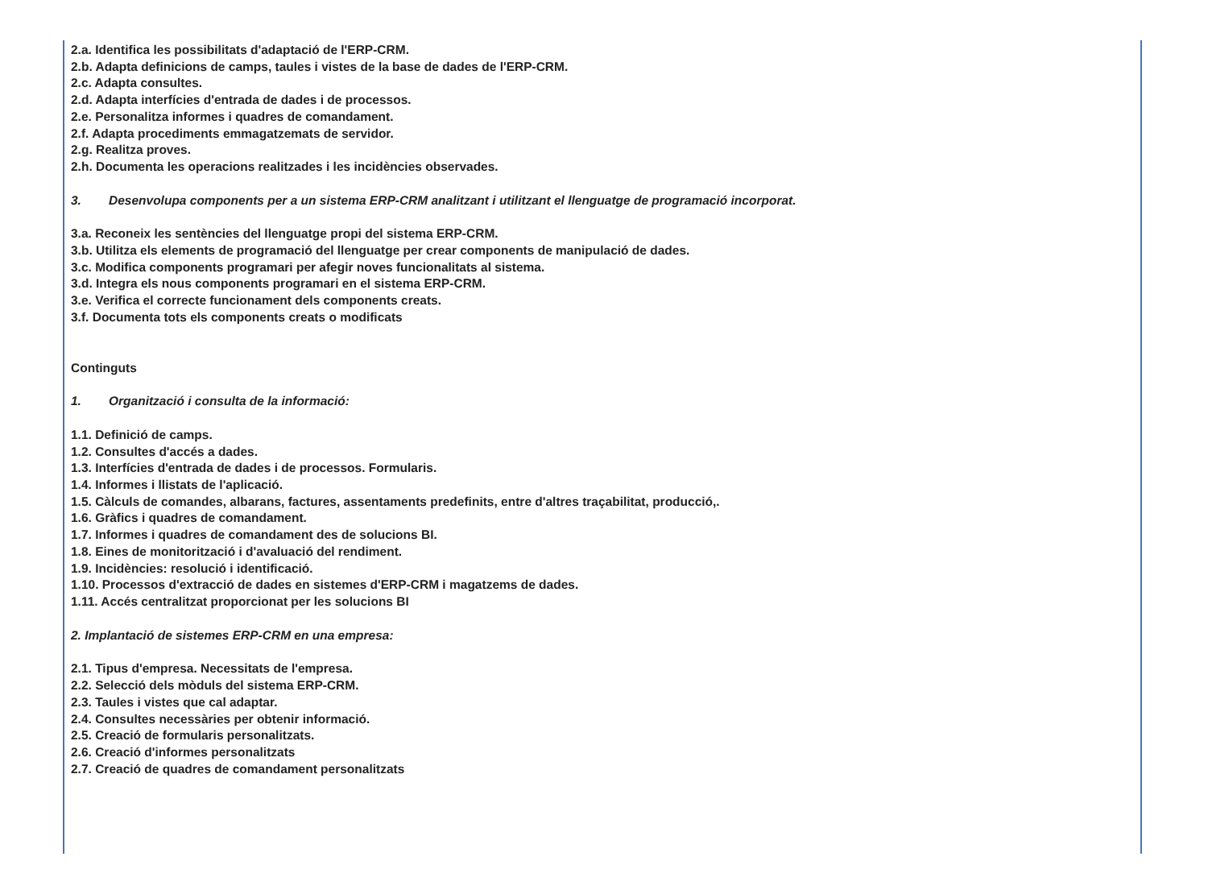2.a. Identifica les possibilitats d'adaptació de l'ERP-CRM.
2.b. Adapta definicions de camps, taules i vistes de la base de dades de l'ERP-CRM.
2.c. Adapta consultes.
2.d. Adapta interfícies d'entrada de dades i de processos.
2.e. Personalitza informes i quadres de comandament.
2.f. Adapta procediments emmagatzemats de servidor.
2.g. Realitza proves.
2.h. Documenta les operacions realitzades i les incidències observades.
3. Desenvolupa components per a un sistema ERP-CRM analitzant i utilitzant el llenguatge de programació incorporat.
3.a. Reconeix les sentències del llenguatge propi del sistema ERP-CRM.
3.b. Utilitza els elements de programació del llenguatge per crear components de manipulació de dades.
3.c. Modifica components programari per afegir noves funcionalitats al sistema.
3.d. Integra els nous components programari en el sistema ERP-CRM.
3.e. Verifica el correcte funcionament dels components creats.
3.f. Documenta tots els components creats o modificats
Continguts
1. Organització i consulta de la informació:
1.1. Definició de camps.
1.2. Consultes d'accés a dades.
1.3. Interfícies d'entrada de dades i de processos. Formularis.
1.4. Informes i llistats de l'aplicació.
1.5. Càlculs de comandes, albarans, factures, assentaments predefinits, entre d'altres traçabilitat, producció,.
1.6. Gràfics i quadres de comandament.
1.7. Informes i quadres de comandament des de solucions BI.
1.8. Eines de monitorització i d'avaluació del rendiment.
1.9. Incidències: resolució i identificació.
1.10. Processos d'extracció de dades en sistemes d'ERP-CRM i magatzems de dades.
1.11. Accés centralitzat proporcionat per les solucions BI
2. Implantació de sistemes ERP-CRM en una empresa:
2.1. Tipus d'empresa. Necessitats de l'empresa.
2.2. Selecció dels mòduls del sistema ERP-CRM.
2.3. Taules i vistes que cal adaptar.
2.4. Consultes necessàries per obtenir informació.
2.5. Creació de formularis personalitzats.
2.6. Creació d'informes personalitzats
2.7. Creació de quadres de comandament personalitzats